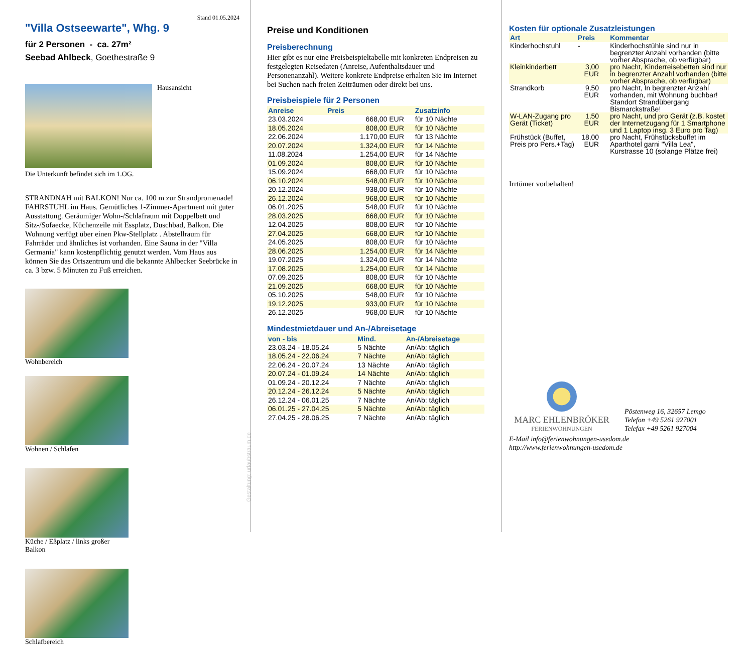Stand 01.05.2024
"Villa Ostseewarte", Whg. 9
für 2 Personen - ca. 27m²
Seebad Ahlbeck, Goethestraße 9
Hausansicht
Die Unterkunft befindet sich im 1.OG.
STRANDNAH mit BALKON! Nur ca. 100 m zur Strandpromenade! FAHRSTUHL im Haus. Gemütliches 1-Zimmer-Apartment mit guter Ausstattung. Geräumiger Wohn-/Schlafraum mit Doppelbett und Sitz-/Sofaecke, Küchenzeile mit Essplatz, Duschbad, Balkon. Die Wohnung verfügt über einen Pkw-Stellplatz . Abstellraum für Fahrräder und ähnliches ist vorhanden. Eine Sauna in der "Villa Germania" kann kostenpflichtig genutzt werden. Vom Haus aus können Sie das Ortszentrum und die bekannte Ahlbecker Seebrücke in ca. 3 bzw. 5 Minuten zu Fuß erreichen.
Wohnbereich
Wohnen / Schlafen
Küche / Eßplatz / links großer Balkon
Schlafbereich
Gestaltung: urlaubstraum.de
Preise und Konditionen
Preisberechnung
Hier gibt es nur eine Preisbeispieltabelle mit konkreten Endpreisen zu festgelegten Reisedaten (Anreise, Aufenthaltsdauer und Personenanzahl). Weitere konkrete Endpreise erhalten Sie im Internet bei Suchen nach freien Zeiträumen oder direkt bei uns.
Preisbeispiele für 2 Personen
| Anreise | Preis | Zusatzinfo |
| --- | --- | --- |
| 23.03.2024 | 668,00 EUR | für 10 Nächte |
| 18.05.2024 | 808,00 EUR | für 10 Nächte |
| 22.06.2024 | 1.170,00 EUR | für 13 Nächte |
| 20.07.2024 | 1.324,00 EUR | für 14 Nächte |
| 11.08.2024 | 1.254,00 EUR | für 14 Nächte |
| 01.09.2024 | 808,00 EUR | für 10 Nächte |
| 15.09.2024 | 668,00 EUR | für 10 Nächte |
| 06.10.2024 | 548,00 EUR | für 10 Nächte |
| 20.12.2024 | 938,00 EUR | für 10 Nächte |
| 26.12.2024 | 968,00 EUR | für 10 Nächte |
| 06.01.2025 | 548,00 EUR | für 10 Nächte |
| 28.03.2025 | 668,00 EUR | für 10 Nächte |
| 12.04.2025 | 808,00 EUR | für 10 Nächte |
| 27.04.2025 | 668,00 EUR | für 10 Nächte |
| 24.05.2025 | 808,00 EUR | für 10 Nächte |
| 28.06.2025 | 1.254,00 EUR | für 14 Nächte |
| 19.07.2025 | 1.324,00 EUR | für 14 Nächte |
| 17.08.2025 | 1.254,00 EUR | für 14 Nächte |
| 07.09.2025 | 808,00 EUR | für 10 Nächte |
| 21.09.2025 | 668,00 EUR | für 10 Nächte |
| 05.10.2025 | 548,00 EUR | für 10 Nächte |
| 19.12.2025 | 933,00 EUR | für 10 Nächte |
| 26.12.2025 | 968,00 EUR | für 10 Nächte |
Mindestmietdauer und An-/Abreisetage
| von - bis | Mind. | An-/Abreisetage |
| --- | --- | --- |
| 23.03.24 - 18.05.24 | 5 Nächte | An/Ab: täglich |
| 18.05.24 - 22.06.24 | 7 Nächte | An/Ab: täglich |
| 22.06.24 - 20.07.24 | 13 Nächte | An/Ab: täglich |
| 20.07.24 - 01.09.24 | 14 Nächte | An/Ab: täglich |
| 01.09.24 - 20.12.24 | 7 Nächte | An/Ab: täglich |
| 20.12.24 - 26.12.24 | 5 Nächte | An/Ab: täglich |
| 26.12.24 - 06.01.25 | 7 Nächte | An/Ab: täglich |
| 06.01.25 - 27.04.25 | 5 Nächte | An/Ab: täglich |
| 27.04.25 - 28.06.25 | 7 Nächte | An/Ab: täglich |
Kosten für optionale Zusatzleistungen
| Art | Preis | Kommentar |
| --- | --- | --- |
| Kinderhochstuhl | - | Kinderhochstühle sind nur in begrenzter Anzahl vorhanden (bitte vorher Absprache, ob verfügbar) |
| Kleinkinderbett | 3,00 EUR | pro Nacht, Kinderreisebetten sind nur in begrenzter Anzahl vorhanden (bitte vorher Absprache, ob verfügbar) |
| Strandkorb | 9,50 EUR | pro Nacht, In begrenzter Anzahl vorhanden, mit Wohnung buchbar! Standort Strandübergang Bismarckstraße! |
| W-LAN-Zugang pro Gerät (Ticket) | 1,50 EUR | pro Nacht, und pro Gerät (z.B. kostet der Internetzugang für 1 Smartphone und 1 Laptop insg. 3 Euro pro Tag) |
| Frühstück (Buffet, Preis pro Pers.+Tag) | 18,00 EUR | pro Nacht, Frühstücksbuffet im Aparthotel garni "Villa Lea", Kurstrasse 10 (solange Plätze frei) |
Irrtümer vorbehalten!
MARC EHLENBRÖKER
FERIENWOHNUNGEN
Pöstenweg 16, 32657 Lemgo
Telefon +49 5261 927001
Telefax +49 5261 927004
E-Mail info@ferienwohnungen-usedom.de
http://www.ferienwohnungen-usedom.de